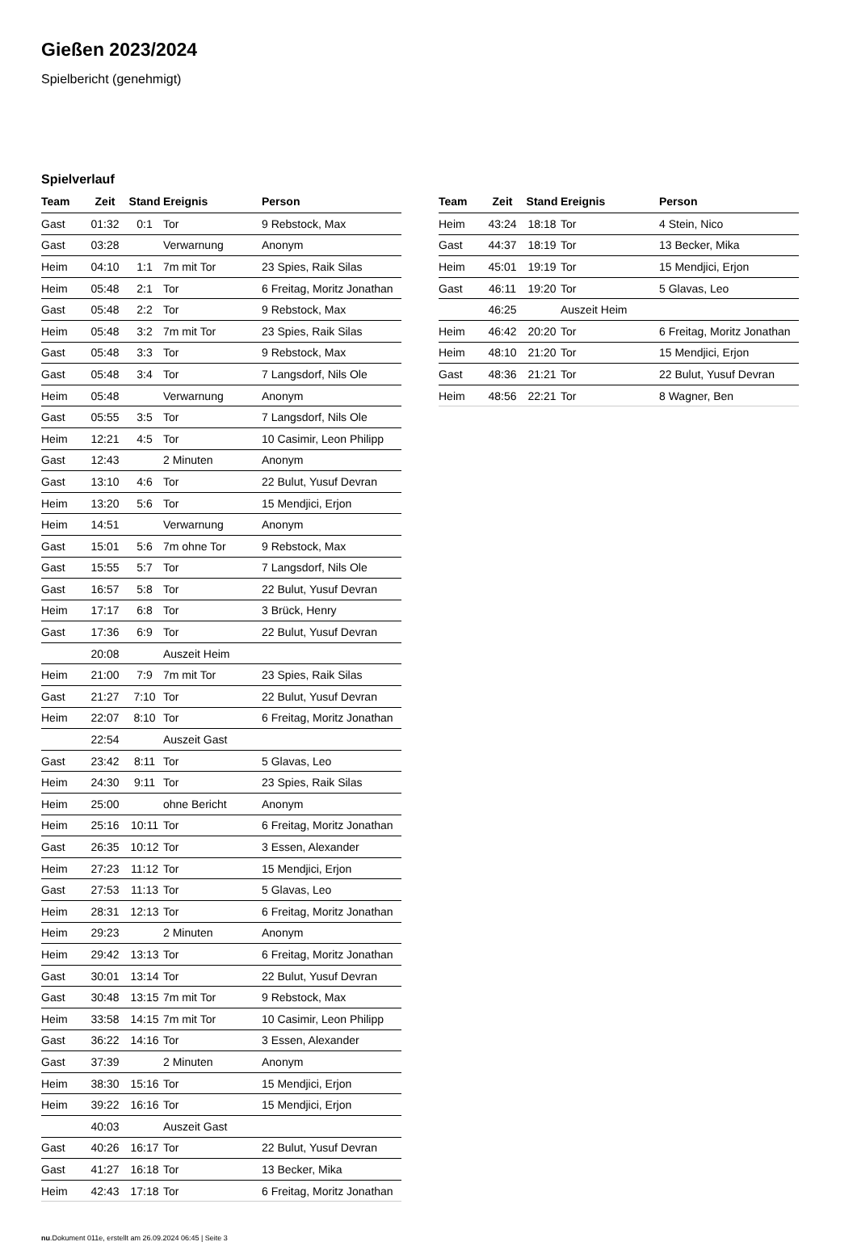Gießen 2023/2024
Spielbericht (genehmigt)
Spielverlauf
| Team | Zeit | Stand | Ereignis | Person |
| --- | --- | --- | --- | --- |
| Gast | 01:32 | 0:1 | Tor | 9 Rebstock, Max |
| Gast | 03:28 | | Verwarnung | Anonym |
| Heim | 04:10 | 1:1 | 7m mit Tor | 23 Spies, Raik Silas |
| Heim | 05:48 | 2:1 | Tor | 6 Freitag, Moritz Jonathan |
| Gast | 05:48 | 2:2 | Tor | 9 Rebstock, Max |
| Heim | 05:48 | 3:2 | 7m mit Tor | 23 Spies, Raik Silas |
| Gast | 05:48 | 3:3 | Tor | 9 Rebstock, Max |
| Gast | 05:48 | 3:4 | Tor | 7 Langsdorf, Nils Ole |
| Heim | 05:48 | | Verwarnung | Anonym |
| Gast | 05:55 | 3:5 | Tor | 7 Langsdorf, Nils Ole |
| Heim | 12:21 | 4:5 | Tor | 10 Casimir, Leon Philipp |
| Gast | 12:43 | | 2 Minuten | Anonym |
| Gast | 13:10 | 4:6 | Tor | 22 Bulut, Yusuf Devran |
| Heim | 13:20 | 5:6 | Tor | 15 Mendjici, Erjon |
| Heim | 14:51 | | Verwarnung | Anonym |
| Gast | 15:01 | 5:6 | 7m ohne Tor | 9 Rebstock, Max |
| Gast | 15:55 | 5:7 | Tor | 7 Langsdorf, Nils Ole |
| Gast | 16:57 | 5:8 | Tor | 22 Bulut, Yusuf Devran |
| Heim | 17:17 | 6:8 | Tor | 3 Brück, Henry |
| Gast | 17:36 | 6:9 | Tor | 22 Bulut, Yusuf Devran |
| | 20:08 | | Auszeit Heim | |
| Heim | 21:00 | 7:9 | 7m mit Tor | 23 Spies, Raik Silas |
| Gast | 21:27 | 7:10 | Tor | 22 Bulut, Yusuf Devran |
| Heim | 22:07 | 8:10 | Tor | 6 Freitag, Moritz Jonathan |
| | 22:54 | | Auszeit Gast | |
| Gast | 23:42 | 8:11 | Tor | 5 Glavas, Leo |
| Heim | 24:30 | 9:11 | Tor | 23 Spies, Raik Silas |
| Heim | 25:00 | | ohne Bericht | Anonym |
| Heim | 25:16 | 10:11 | Tor | 6 Freitag, Moritz Jonathan |
| Gast | 26:35 | 10:12 | Tor | 3 Essen, Alexander |
| Heim | 27:23 | 11:12 | Tor | 15 Mendjici, Erjon |
| Gast | 27:53 | 11:13 | Tor | 5 Glavas, Leo |
| Heim | 28:31 | 12:13 | Tor | 6 Freitag, Moritz Jonathan |
| Heim | 29:23 | | 2 Minuten | Anonym |
| Heim | 29:42 | 13:13 | Tor | 6 Freitag, Moritz Jonathan |
| Gast | 30:01 | 13:14 | Tor | 22 Bulut, Yusuf Devran |
| Gast | 30:48 | 13:15 | 7m mit Tor | 9 Rebstock, Max |
| Heim | 33:58 | 14:15 | 7m mit Tor | 10 Casimir, Leon Philipp |
| Gast | 36:22 | 14:16 | Tor | 3 Essen, Alexander |
| Gast | 37:39 | | 2 Minuten | Anonym |
| Heim | 38:30 | 15:16 | Tor | 15 Mendjici, Erjon |
| Heim | 39:22 | 16:16 | Tor | 15 Mendjici, Erjon |
| | 40:03 | | Auszeit Gast | |
| Gast | 40:26 | 16:17 | Tor | 22 Bulut, Yusuf Devran |
| Gast | 41:27 | 16:18 | Tor | 13 Becker, Mika |
| Heim | 42:43 | 17:18 | Tor | 6 Freitag, Moritz Jonathan |
| Team | Zeit | Stand | Ereignis | Person |
| --- | --- | --- | --- | --- |
| Heim | 43:24 | 18:18 | Tor | 4 Stein, Nico |
| Gast | 44:37 | 18:19 | Tor | 13 Becker, Mika |
| Heim | 45:01 | 19:19 | Tor | 15 Mendjici, Erjon |
| Gast | 46:11 | 19:20 | Tor | 5 Glavas, Leo |
| | 46:25 | | Auszeit Heim | |
| Heim | 46:42 | 20:20 | Tor | 6 Freitag, Moritz Jonathan |
| Heim | 48:10 | 21:20 | Tor | 15 Mendjici, Erjon |
| Gast | 48:36 | 21:21 | Tor | 22 Bulut, Yusuf Devran |
| Heim | 48:56 | 22:21 | Tor | 8 Wagner, Ben |
nu.Dokument 011e, erstellt am 26.09.2024 06:45 | Seite 3